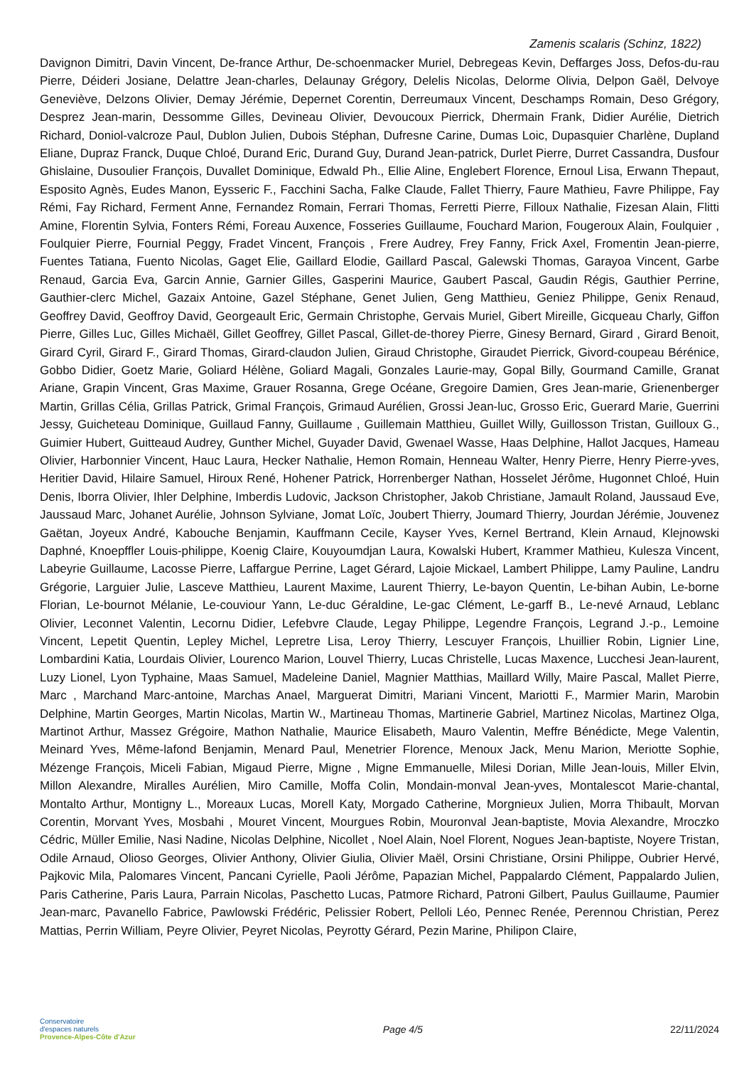Zamenis scalaris (Schinz, 1822)
Davignon Dimitri, Davin Vincent, De-france Arthur, De-schoenmacker Muriel, Debregeas Kevin, Deffarges Joss, Defos-du-rau Pierre, Déideri Josiane, Delattre Jean-charles, Delaunay Grégory, Delelis Nicolas, Delorme Olivia, Delpon Gaël, Delvoye Geneviève, Delzons Olivier, Demay Jérémie, Depernet Corentin, Derreumaux Vincent, Deschamps Romain, Deso Grégory, Desprez Jean-marin, Dessomme Gilles, Devineau Olivier, Devoucoux Pierrick, Dhermain Frank, Didier Aurélie, Dietrich Richard, Doniol-valcroze Paul, Dublon Julien, Dubois Stéphan, Dufresne Carine, Dumas Loic, Dupasquier Charlène, Dupland Eliane, Dupraz Franck, Duque Chloé, Durand Eric, Durand Guy, Durand Jean-patrick, Durlet Pierre, Durret Cassandra, Dusfour Ghislaine, Dusoulier François, Duvallet Dominique, Edwald Ph., Ellie Aline, Englebert Florence, Ernoul Lisa, Erwann Thepaut, Esposito Agnès, Eudes Manon, Eysseric F., Facchini Sacha, Falke Claude, Fallet Thierry, Faure Mathieu, Favre Philippe, Fay Rémi, Fay Richard, Ferment Anne, Fernandez Romain, Ferrari Thomas, Ferretti Pierre, Filloux Nathalie, Fizesan Alain, Flitti Amine, Florentin Sylvia, Fonters Rémi, Foreau Auxence, Fosseries Guillaume, Fouchard Marion, Fougeroux Alain, Foulquier , Foulquier Pierre, Fournial Peggy, Fradet Vincent, François , Frere Audrey, Frey Fanny, Frick Axel, Fromentin Jean-pierre, Fuentes Tatiana, Fuento Nicolas, Gaget Elie, Gaillard Elodie, Gaillard Pascal, Galewski Thomas, Garayoa Vincent, Garbe Renaud, Garcia Eva, Garcin Annie, Garnier Gilles, Gasperini Maurice, Gaubert Pascal, Gaudin Régis, Gauthier Perrine, Gauthier-clerc Michel, Gazaix Antoine, Gazel Stéphane, Genet Julien, Geng Matthieu, Geniez Philippe, Genix Renaud, Geoffrey David, Geoffroy David, Georgeault Eric, Germain Christophe, Gervais Muriel, Gibert Mireille, Gicqueau Charly, Giffon Pierre, Gilles Luc, Gilles Michaël, Gillet Geoffrey, Gillet Pascal, Gillet-de-thorey Pierre, Ginesy Bernard, Girard , Girard Benoit, Girard Cyril, Girard F., Girard Thomas, Girard-claudon Julien, Giraud Christophe, Giraudet Pierrick, Givord-coupeau Bérénice, Gobbo Didier, Goetz Marie, Goliard Hélène, Goliard Magali, Gonzales Laurie-may, Gopal Billy, Gourmand Camille, Granat Ariane, Grapin Vincent, Gras Maxime, Grauer Rosanna, Grege Océane, Gregoire Damien, Gres Jean-marie, Grienenberger Martin, Grillas Célia, Grillas Patrick, Grimal François, Grimaud Aurélien, Grossi Jean-luc, Grosso Eric, Guerard Marie, Guerrini Jessy, Guicheteau Dominique, Guillaud Fanny, Guillaume , Guillemain Matthieu, Guillet Willy, Guillosson Tristan, Guilloux G., Guimier Hubert, Guitteaud Audrey, Gunther Michel, Guyader David, Gwenael Wasse, Haas Delphine, Hallot Jacques, Hameau Olivier, Harbonnier Vincent, Hauc Laura, Hecker Nathalie, Hemon Romain, Henneau Walter, Henry Pierre, Henry Pierre-yves, Heritier David, Hilaire Samuel, Hiroux René, Hohener Patrick, Horrenberger Nathan, Hosselet Jérôme, Hugonnet Chloé, Huin Denis, Iborra Olivier, Ihler Delphine, Imberdis Ludovic, Jackson Christopher, Jakob Christiane, Jamault Roland, Jaussaud Eve, Jaussaud Marc, Johanet Aurélie, Johnson Sylviane, Jomat Loïc, Joubert Thierry, Joumard Thierry, Jourdan Jérémie, Jouvenez Gaëtan, Joyeux André, Kabouche Benjamin, Kauffmann Cecile, Kayser Yves, Kernel Bertrand, Klein Arnaud, Klejnowski Daphné, Knoepffler Louis-philippe, Koenig Claire, Kouyoumdjan Laura, Kowalski Hubert, Krammer Mathieu, Kulesza Vincent, Labeyrie Guillaume, Lacosse Pierre, Laffargue Perrine, Laget Gérard, Lajoie Mickael, Lambert Philippe, Lamy Pauline, Landru Grégorie, Larguier Julie, Lasceve Matthieu, Laurent Maxime, Laurent Thierry, Le-bayon Quentin, Le-bihan Aubin, Le-borne Florian, Le-bournot Mélanie, Le-couviour Yann, Le-duc Géraldine, Le-gac Clément, Le-garff B., Le-nevé Arnaud, Leblanc Olivier, Leconnet Valentin, Lecornu Didier, Lefebvre Claude, Legay Philippe, Legendre François, Legrand J.-p., Lemoine Vincent, Lepetit Quentin, Lepley Michel, Lepretre Lisa, Leroy Thierry, Lescuyer François, Lhuillier Robin, Lignier Line, Lombardini Katia, Lourdais Olivier, Lourenco Marion, Louvel Thierry, Lucas Christelle, Lucas Maxence, Lucchesi Jean-laurent, Luzy Lionel, Lyon Typhaine, Maas Samuel, Madeleine Daniel, Magnier Matthias, Maillard Willy, Maire Pascal, Mallet Pierre, Marc , Marchand Marc-antoine, Marchas Anael, Marguerat Dimitri, Mariani Vincent, Mariotti F., Marmier Marin, Marobin Delphine, Martin Georges, Martin Nicolas, Martin W., Martineau Thomas, Martinerie Gabriel, Martinez Nicolas, Martinez Olga, Martinot Arthur, Massez Grégoire, Mathon Nathalie, Maurice Elisabeth, Mauro Valentin, Meffre Bénédicte, Mege Valentin, Meinard Yves, Même-lafond Benjamin, Menard Paul, Menetrier Florence, Menoux Jack, Menu Marion, Meriotte Sophie, Mézenge François, Miceli Fabian, Migaud Pierre, Migne , Migne Emmanuelle, Milesi Dorian, Mille Jean-louis, Miller Elvin, Millon Alexandre, Miralles Aurélien, Miro Camille, Moffa Colin, Mondain-monval Jean-yves, Montalescot Marie-chantal, Montalto Arthur, Montigny L., Moreaux Lucas, Morell Katy, Morgado Catherine, Morgnieux Julien, Morra Thibault, Morvan Corentin, Morvant Yves, Mosbahi , Mouret Vincent, Mourgues Robin, Mouronval Jean-baptiste, Movia Alexandre, Mroczko Cédric, Müller Emilie, Nasi Nadine, Nicolas Delphine, Nicollet , Noel Alain, Noel Florent, Nogues Jean-baptiste, Noyere Tristan, Odile Arnaud, Olioso Georges, Olivier Anthony, Olivier Giulia, Olivier Maël, Orsini Christiane, Orsini Philippe, Oubrier Hervé, Pajkovic Mila, Palomares Vincent, Pancani Cyrielle, Paoli Jérôme, Papazian Michel, Pappalardo Clément, Pappalardo Julien, Paris Catherine, Paris Laura, Parrain Nicolas, Paschetto Lucas, Patmore Richard, Patroni Gilbert, Paulus Guillaume, Paumier Jean-marc, Pavanello Fabrice, Pawlowski Frédéric, Pelissier Robert, Pelloli Léo, Pennec Renée, Perennou Christian, Perez Mattias, Perrin William, Peyre Olivier, Peyret Nicolas, Peyrotty Gérard, Pezin Marine, Philipon Claire,
Conservatoire
d'espaces naturels
Provence-Alpes-Côte d'Azur
Page 4/5 22/11/2024